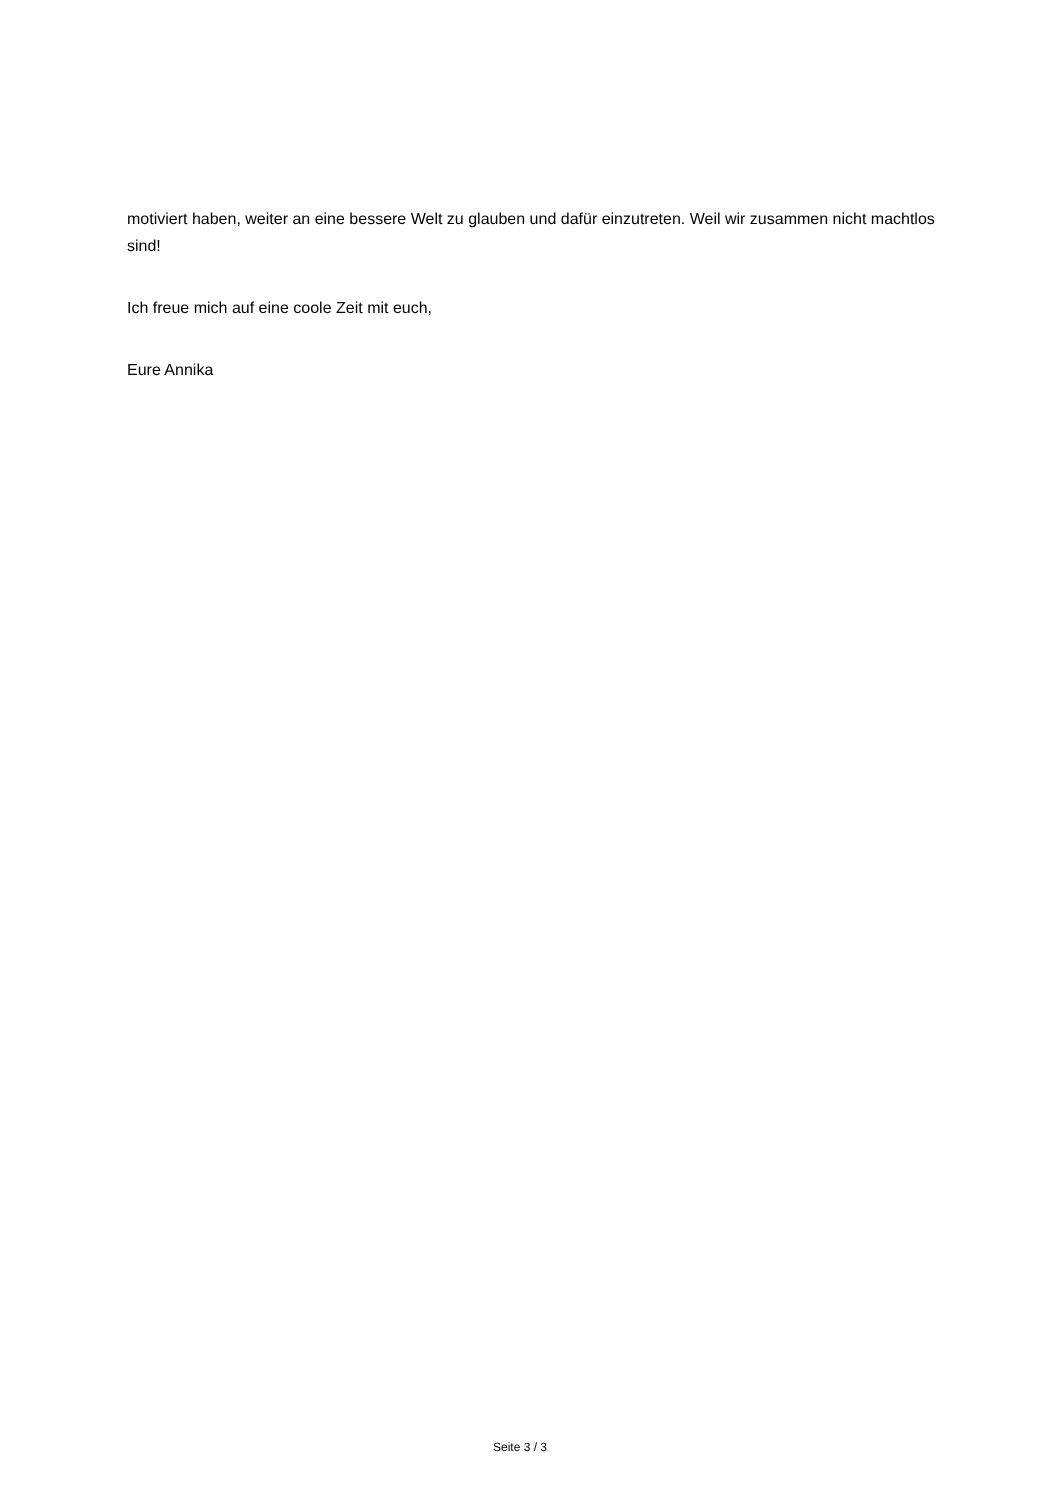motiviert haben, weiter an eine bessere Welt zu glauben und dafür einzutreten. Weil wir zusammen nicht machtlos sind!
Ich freue mich auf eine coole Zeit mit euch,
Eure Annika
Seite 3 / 3